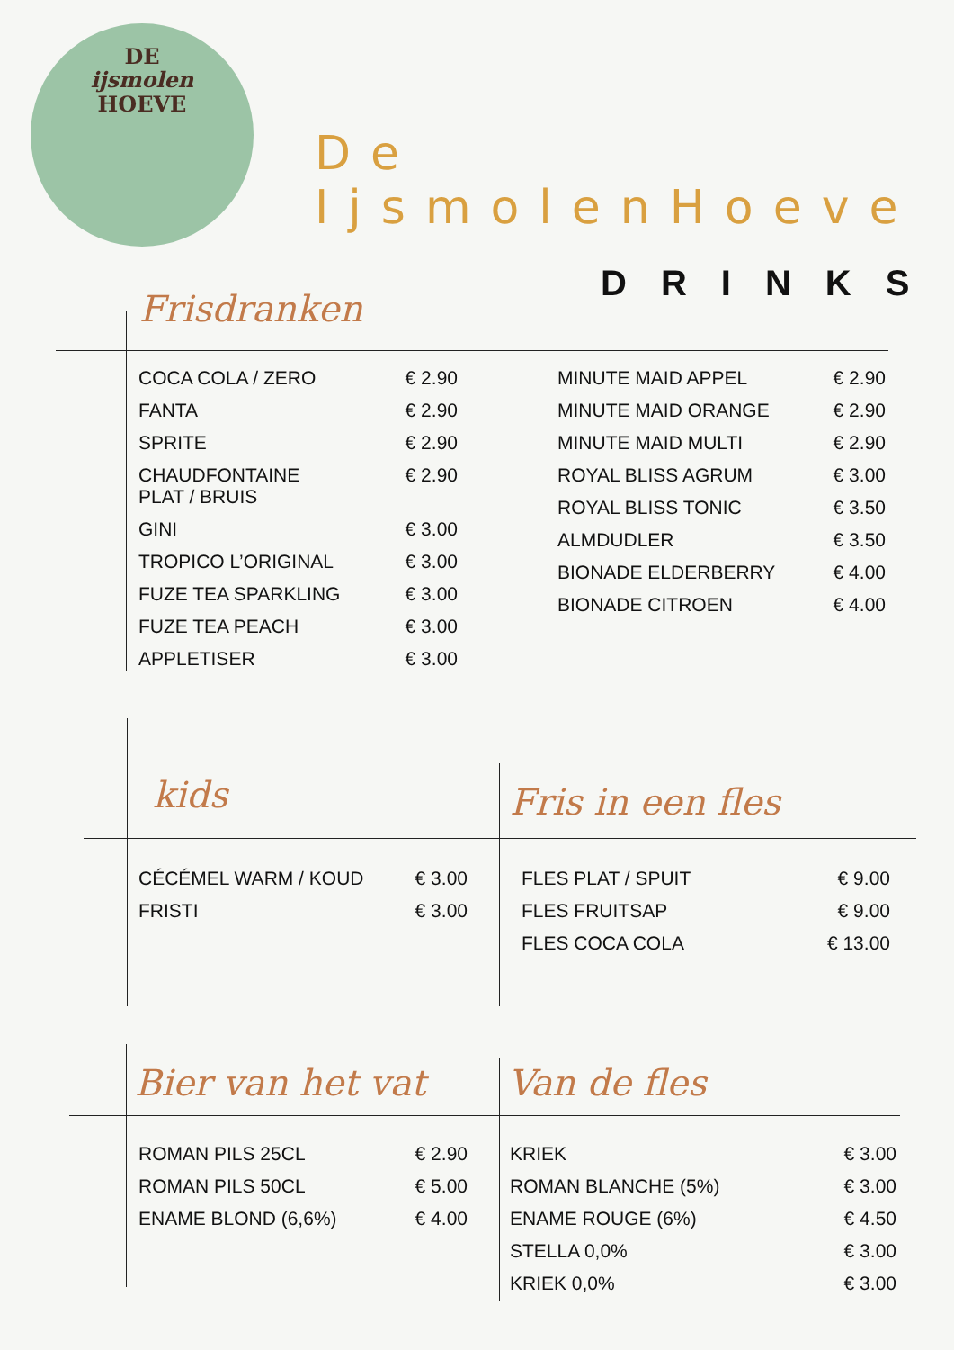DE
ijsmolen
HOEVE
De IjsmolenHoeve
DRINKS
Frisdranken
| COCA COLA / ZERO | € 2.90 |
| FANTA | € 2.90 |
| SPRITE | € 2.90 |
| CHAUDFONTAINE PLAT / BRUIS | € 2.90 |
| GINI | € 3.00 |
| TROPICO L’ORIGINAL | € 3.00 |
| FUZE TEA SPARKLING | € 3.00 |
| FUZE TEA PEACH | € 3.00 |
| APPLETISER | € 3.00 |
| MINUTE MAID APPEL | € 2.90 |
| MINUTE MAID ORANGE | € 2.90 |
| MINUTE MAID MULTI | € 2.90 |
| ROYAL BLISS AGRUM | € 3.00 |
| ROYAL BLISS TONIC | € 3.50 |
| ALMDUDLER | € 3.50 |
| BIONADE ELDERBERRY | € 4.00 |
| BIONADE CITROEN | € 4.00 |
kids Fris in een fles
| CÉCÉMEL WARM / KOUD | € 3.00 |
| FRISTI | € 3.00 |
| FLES PLAT / SPUIT | € 9.00 |
| FLES FRUITSAP | € 9.00 |
| FLES COCA COLA | € 13.00 |
Bier van het vat Van de fles
| ROMAN PILS 25CL | € 2.90 |
| ROMAN PILS 50CL | € 5.00 |
| ENAME BLOND (6,6%) | € 4.00 |
| KRIEK | € 3.00 |
| ROMAN BLANCHE (5%) | € 3.00 |
| ENAME ROUGE (6%) | € 4.50 |
| STELLA 0,0% | € 3.00 |
| KRIEK 0,0% | € 3.00 |